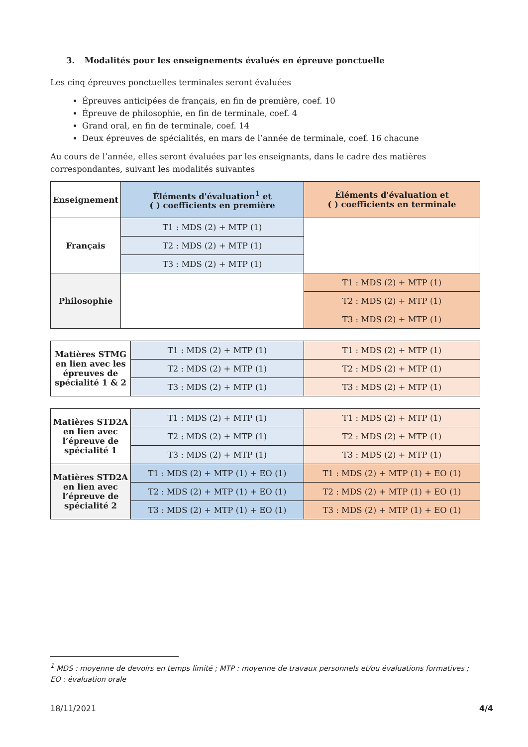3. Modalités pour les enseignements évalués en épreuve ponctuelle
Les cinq épreuves ponctuelles terminales seront évaluées
Épreuves anticipées de français, en fin de première, coef. 10
Épreuve de philosophie, en fin de terminale, coef. 4
Grand oral, en fin de terminale, coef. 14
Deux épreuves de spécialités, en mars de l’année de terminale, coef. 16 chacune
Au cours de l’année, elles seront évaluées par les enseignants, dans le cadre des matières correspondantes, suivant les modalités suivantes
| Enseignement | Éléments d'évaluation<sup>1</sup> et ( ) coefficients en première | Éléments d'évaluation et ( ) coefficients en terminale |
| --- | --- | --- |
| Français | T1 : MDS (2) + MTP (1) | |
| | T2 : MDS (2) + MTP (1) | |
| | T3 : MDS (2) + MTP (1) | |
| Philosophie | | T1 : MDS (2) + MTP (1) |
| | | T2 : MDS (2) + MTP (1) |
| | | T3 : MDS (2) + MTP (1) |
| Matières STMG en lien avec les épreuves de spécialité 1 & 2 | T1 : MDS (2) + MTP (1) | T1 : MDS (2) + MTP (1) |
| | T2 : MDS (2) + MTP (1) | T2 : MDS (2) + MTP (1) |
| | T3 : MDS (2) + MTP (1) | T3 : MDS (2) + MTP (1) |
| Matières STD2A en lien avec l’épreuve de spécialité 1 | T1 : MDS (2) + MTP (1) | T1 : MDS (2) + MTP (1) |
| | T2 : MDS (2) + MTP (1) | T2 : MDS (2) + MTP (1) |
| | T3 : MDS (2) + MTP (1) | T3 : MDS (2) + MTP (1) |
| Matières STD2A en lien avec l’épreuve de spécialité 2 | T1 : MDS (2) + MTP (1) + EO (1) | T1 : MDS (2) + MTP (1) + EO (1) |
| | T2 : MDS (2) + MTP (1) + EO (1) | T2 : MDS (2) + MTP (1) + EO (1) |
| | T3 : MDS (2) + MTP (1) + EO (1) | T3 : MDS (2) + MTP (1) + EO (1) |
<sup>1</sup> MDS : moyenne de devoirs en temps limité ; MTP : moyenne de travaux personnels et/ou évaluations formatives ; EO : évaluation orale
18/11/2021 4/4